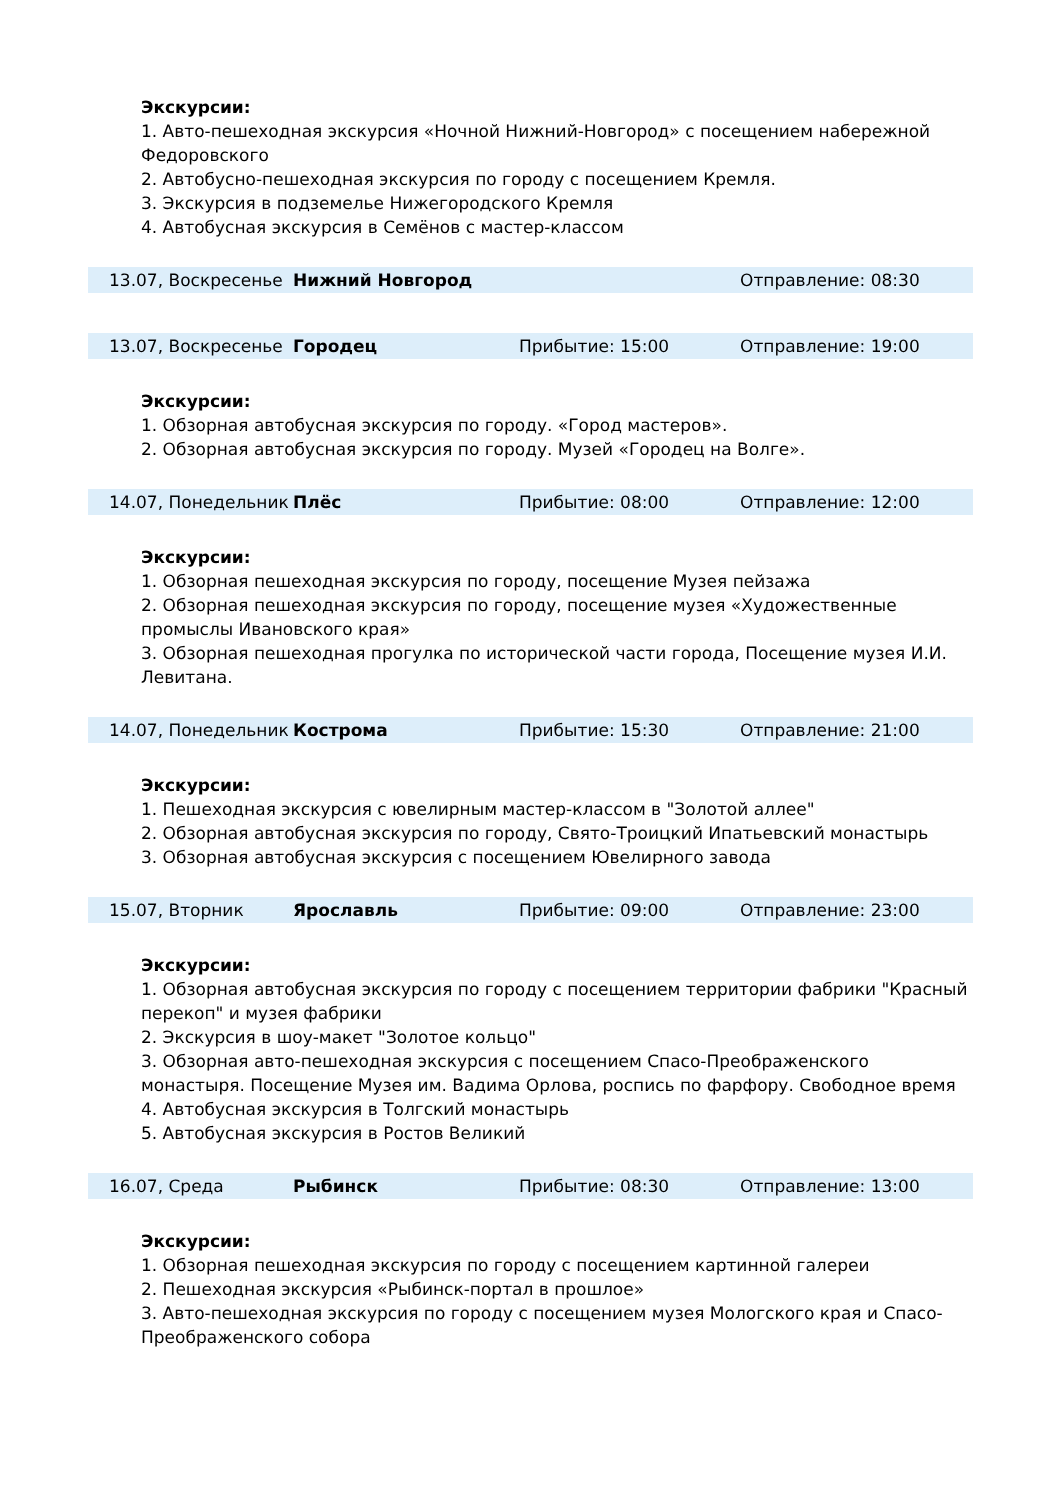Экскурсии:
1. Авто-пешеходная экскурсия «Ночной Нижний-Новгород» с посещением набережной Федоровского
2. Автобусно-пешеходная экскурсия по городу с посещением Кремля.
3. Экскурсия в подземелье Нижегородского Кремля
4. Автобусная экскурсия в Семёнов с мастер-классом
13.07, Воскресенье Нижний Новгород Отправление: 08:30
13.07, Воскресенье Городец Прибытие: 15:00 Отправление: 19:00
Экскурсии:
1. Обзорная автобусная экскурсия по городу. «Город мастеров».
2. Обзорная автобусная экскурсия по городу. Музей «Городец на Волге».
14.07, Понедельник Плёс Прибытие: 08:00 Отправление: 12:00
Экскурсии:
1. Обзорная пешеходная экскурсия по городу, посещение Музея пейзажа
2. Обзорная пешеходная экскурсия по городу, посещение музея «Художественные промыслы Ивановского края»
3. Обзорная пешеходная прогулка по исторической части города, Посещение музея И.И. Левитана.
14.07, Понедельник Кострома Прибытие: 15:30 Отправление: 21:00
Экскурсии:
1. Пешеходная экскурсия с ювелирным мастер-классом в "Золотой аллее"
2. Обзорная автобусная экскурсия по городу, Свято-Троицкий Ипатьевский монастырь
3. Обзорная автобусная экскурсия с посещением Ювелирного завода
15.07, Вторник Ярославль Прибытие: 09:00 Отправление: 23:00
Экскурсии:
1. Обзорная автобусная экскурсия по городу с посещением территории фабрики "Красный перекоп" и музея фабрики
2. Экскурсия в шоу-макет "Золотое кольцо"
3. Обзорная авто-пешеходная экскурсия с посещением Спасо-Преображенского монастыря. Посещение Музея им. Вадима Орлова, роспись по фарфору. Свободное время
4. Автобусная экскурсия в Толгский монастырь
5. Автобусная экскурсия в Ростов Великий
16.07, Среда Рыбинск Прибытие: 08:30 Отправление: 13:00
Экскурсии:
1. Обзорная пешеходная экскурсия по городу с посещением картинной галереи
2. Пешеходная экскурсия «Рыбинск-портал в прошлое»
3. Авто-пешеходная экскурсия по городу с посещением музея Мологского края и Спасо-Преображенского собора